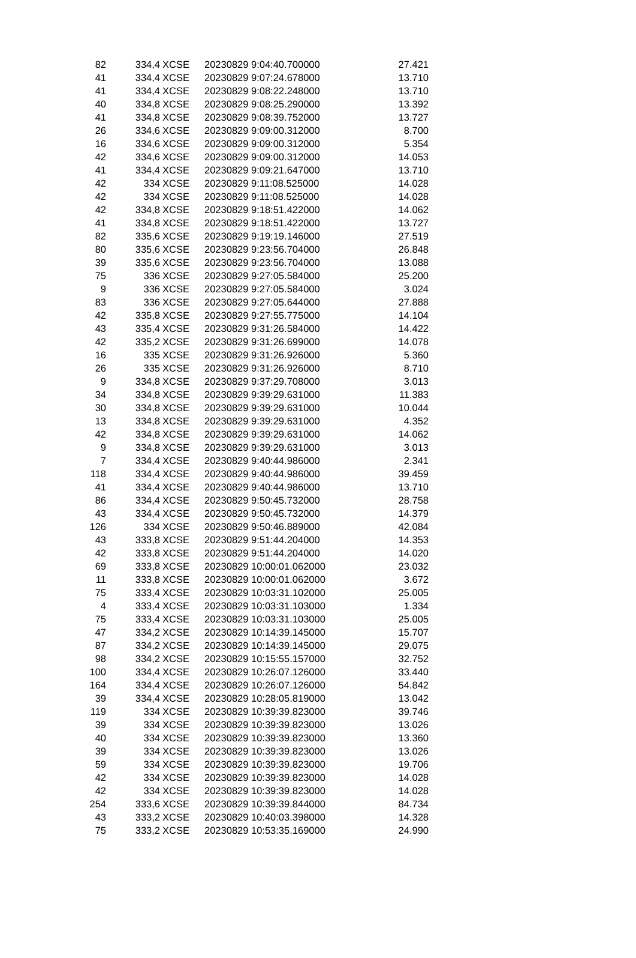| 82 | 334,4 | | XCSE | 20230829 9:04:40.700000 | 27.421 |
| 41 | 334,4 | | XCSE | 20230829 9:07:24.678000 | 13.710 |
| 41 | 334,4 | | XCSE | 20230829 9:08:22.248000 | 13.710 |
| 40 | 334,8 | | XCSE | 20230829 9:08:25.290000 | 13.392 |
| 41 | 334,8 | | XCSE | 20230829 9:08:39.752000 | 13.727 |
| 26 | 334,6 | | XCSE | 20230829 9:09:00.312000 | 8.700 |
| 16 | 334,6 | | XCSE | 20230829 9:09:00.312000 | 5.354 |
| 42 | 334,6 | | XCSE | 20230829 9:09:00.312000 | 14.053 |
| 41 | 334,4 | | XCSE | 20230829 9:09:21.647000 | 13.710 |
| 42 | 334 | | XCSE | 20230829 9:11:08.525000 | 14.028 |
| 42 | 334 | | XCSE | 20230829 9:11:08.525000 | 14.028 |
| 42 | 334,8 | | XCSE | 20230829 9:18:51.422000 | 14.062 |
| 41 | 334,8 | | XCSE | 20230829 9:18:51.422000 | 13.727 |
| 82 | 335,6 | | XCSE | 20230829 9:19:19.146000 | 27.519 |
| 80 | 335,6 | | XCSE | 20230829 9:23:56.704000 | 26.848 |
| 39 | 335,6 | | XCSE | 20230829 9:23:56.704000 | 13.088 |
| 75 | 336 | | XCSE | 20230829 9:27:05.584000 | 25.200 |
| 9 | 336 | | XCSE | 20230829 9:27:05.584000 | 3.024 |
| 83 | 336 | | XCSE | 20230829 9:27:05.644000 | 27.888 |
| 42 | 335,8 | | XCSE | 20230829 9:27:55.775000 | 14.104 |
| 43 | 335,4 | | XCSE | 20230829 9:31:26.584000 | 14.422 |
| 42 | 335,2 | | XCSE | 20230829 9:31:26.699000 | 14.078 |
| 16 | 335 | | XCSE | 20230829 9:31:26.926000 | 5.360 |
| 26 | 335 | | XCSE | 20230829 9:31:26.926000 | 8.710 |
| 9 | 334,8 | | XCSE | 20230829 9:37:29.708000 | 3.013 |
| 34 | 334,8 | | XCSE | 20230829 9:39:29.631000 | 11.383 |
| 30 | 334,8 | | XCSE | 20230829 9:39:29.631000 | 10.044 |
| 13 | 334,8 | | XCSE | 20230829 9:39:29.631000 | 4.352 |
| 42 | 334,8 | | XCSE | 20230829 9:39:29.631000 | 14.062 |
| 9 | 334,8 | | XCSE | 20230829 9:39:29.631000 | 3.013 |
| 7 | 334,4 | | XCSE | 20230829 9:40:44.986000 | 2.341 |
| 118 | 334,4 | | XCSE | 20230829 9:40:44.986000 | 39.459 |
| 41 | 334,4 | | XCSE | 20230829 9:40:44.986000 | 13.710 |
| 86 | 334,4 | | XCSE | 20230829 9:50:45.732000 | 28.758 |
| 43 | 334,4 | | XCSE | 20230829 9:50:45.732000 | 14.379 |
| 126 | 334 | | XCSE | 20230829 9:50:46.889000 | 42.084 |
| 43 | 333,8 | | XCSE | 20230829 9:51:44.204000 | 14.353 |
| 42 | 333,8 | | XCSE | 20230829 9:51:44.204000 | 14.020 |
| 69 | 333,8 | | XCSE | 20230829 10:00:01.062000 | 23.032 |
| 11 | 333,8 | | XCSE | 20230829 10:00:01.062000 | 3.672 |
| 75 | 333,4 | | XCSE | 20230829 10:03:31.102000 | 25.005 |
| 4 | 333,4 | | XCSE | 20230829 10:03:31.103000 | 1.334 |
| 75 | 333,4 | | XCSE | 20230829 10:03:31.103000 | 25.005 |
| 47 | 334,2 | | XCSE | 20230829 10:14:39.145000 | 15.707 |
| 87 | 334,2 | | XCSE | 20230829 10:14:39.145000 | 29.075 |
| 98 | 334,2 | | XCSE | 20230829 10:15:55.157000 | 32.752 |
| 100 | 334,4 | | XCSE | 20230829 10:26:07.126000 | 33.440 |
| 164 | 334,4 | | XCSE | 20230829 10:26:07.126000 | 54.842 |
| 39 | 334,4 | | XCSE | 20230829 10:28:05.819000 | 13.042 |
| 119 | 334 | | XCSE | 20230829 10:39:39.823000 | 39.746 |
| 39 | 334 | | XCSE | 20230829 10:39:39.823000 | 13.026 |
| 40 | 334 | | XCSE | 20230829 10:39:39.823000 | 13.360 |
| 39 | 334 | | XCSE | 20230829 10:39:39.823000 | 13.026 |
| 59 | 334 | | XCSE | 20230829 10:39:39.823000 | 19.706 |
| 42 | 334 | | XCSE | 20230829 10:39:39.823000 | 14.028 |
| 42 | 334 | | XCSE | 20230829 10:39:39.823000 | 14.028 |
| 254 | 333,6 | | XCSE | 20230829 10:39:39.844000 | 84.734 |
| 43 | 333,2 | | XCSE | 20230829 10:40:03.398000 | 14.328 |
| 75 | 333,2 | | XCSE | 20230829 10:53:35.169000 | 24.990 |